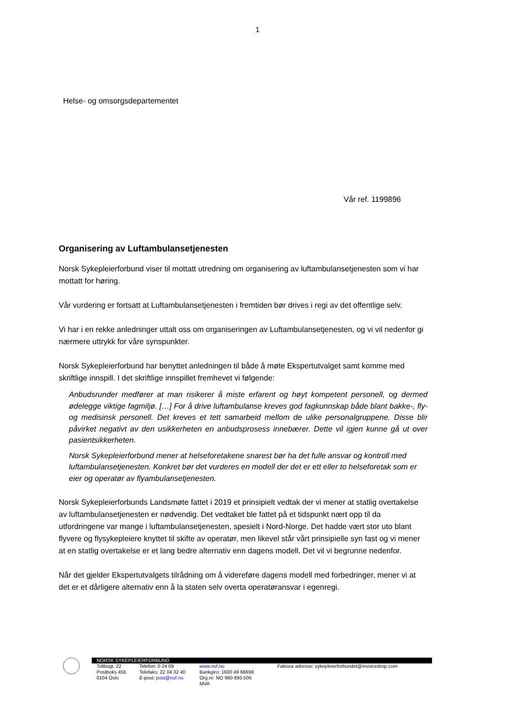1
Helse- og omsorgsdepartementet
Vår ref. 1199896
Organisering av Luftambulansetjenesten
Norsk Sykepleierforbund viser til mottatt utredning om organisering av luftambulansetjenesten som vi har mottatt for høring.
Vår vurdering er fortsatt at Luftambulansetjenesten i fremtiden bør drives i regi av det offentlige selv.
Vi har i en rekke anledninger uttalt oss om organiseringen av Luftambulansetjenesten, og vi vil nedenfor gi nærmere uttrykk for våre synspunkter.
Norsk Sykepleierforbund har benyttet anledningen til både å møte Ekspertutvalget samt komme med skriftlige innspill. I det skriftlige innspillet fremhevet vi følgende:
Anbudsrunder medfører at man risikerer å miste erfarent og høyt kompetent personell, og dermed ødelegge viktige fagmiljø. […] For å drive luftambulanse kreves god fagkunnskap både blant bakke-, fly- og medisinsk personell. Det kreves et tett samarbeid mellom de ulike personalgruppene. Disse blir påvirket negativt av den usikkerheten en anbudsprosess innebærer. Dette vil igjen kunne gå ut over pasientsikkerheten.
Norsk Sykepleierforbund mener at helseforetakene snarest bør ha det fulle ansvar og kontroll med luftambulansetjenesten. Konkret bør det vurderes en modell der det er ett eller to helseforetak som er eier og operatør av flyambulansetjenesten.
Norsk Sykepleierforbunds Landsmøte fattet i 2019 et prinsipielt vedtak der vi mener at statlig overtakelse av luftambulansetjenesten er nødvendig. Det vedtaket ble fattet på et tidspunkt nært opp til da utfordringene var mange i luftambulansetjenesten, spesielt i Nord-Norge. Det hadde vært stor uto blant flyvere og flysykepleiere knyttet til skifte av operatør, men likevel står vårt prinsipielle syn fast og vi mener at en statlig overtakelse er et lang bedre alternativ enn dagens modell. Det vil vi begrunne nedenfor.
Når det gjelder Ekspertutvalgets tilrådning om å videreføre dagens modell med forbedringer, mener vi at det er et dårligere alternativ enn å la staten selv overta operatøransvar i egenregi.
NORSK SYKEPLEIERFORBUND
Tollbugt. 22
Postboks 456
0104 Oslo
Telefon: 0 24 09
Telefaks: 22 04 32 40
E-post: post@nsf.no
www.nsf.no
Bankgiro: 1600 49 66698
Org.nr: NO 960 893 506
MVA
Faktura adresse: sykepleierforbundet@invoicedrop.com